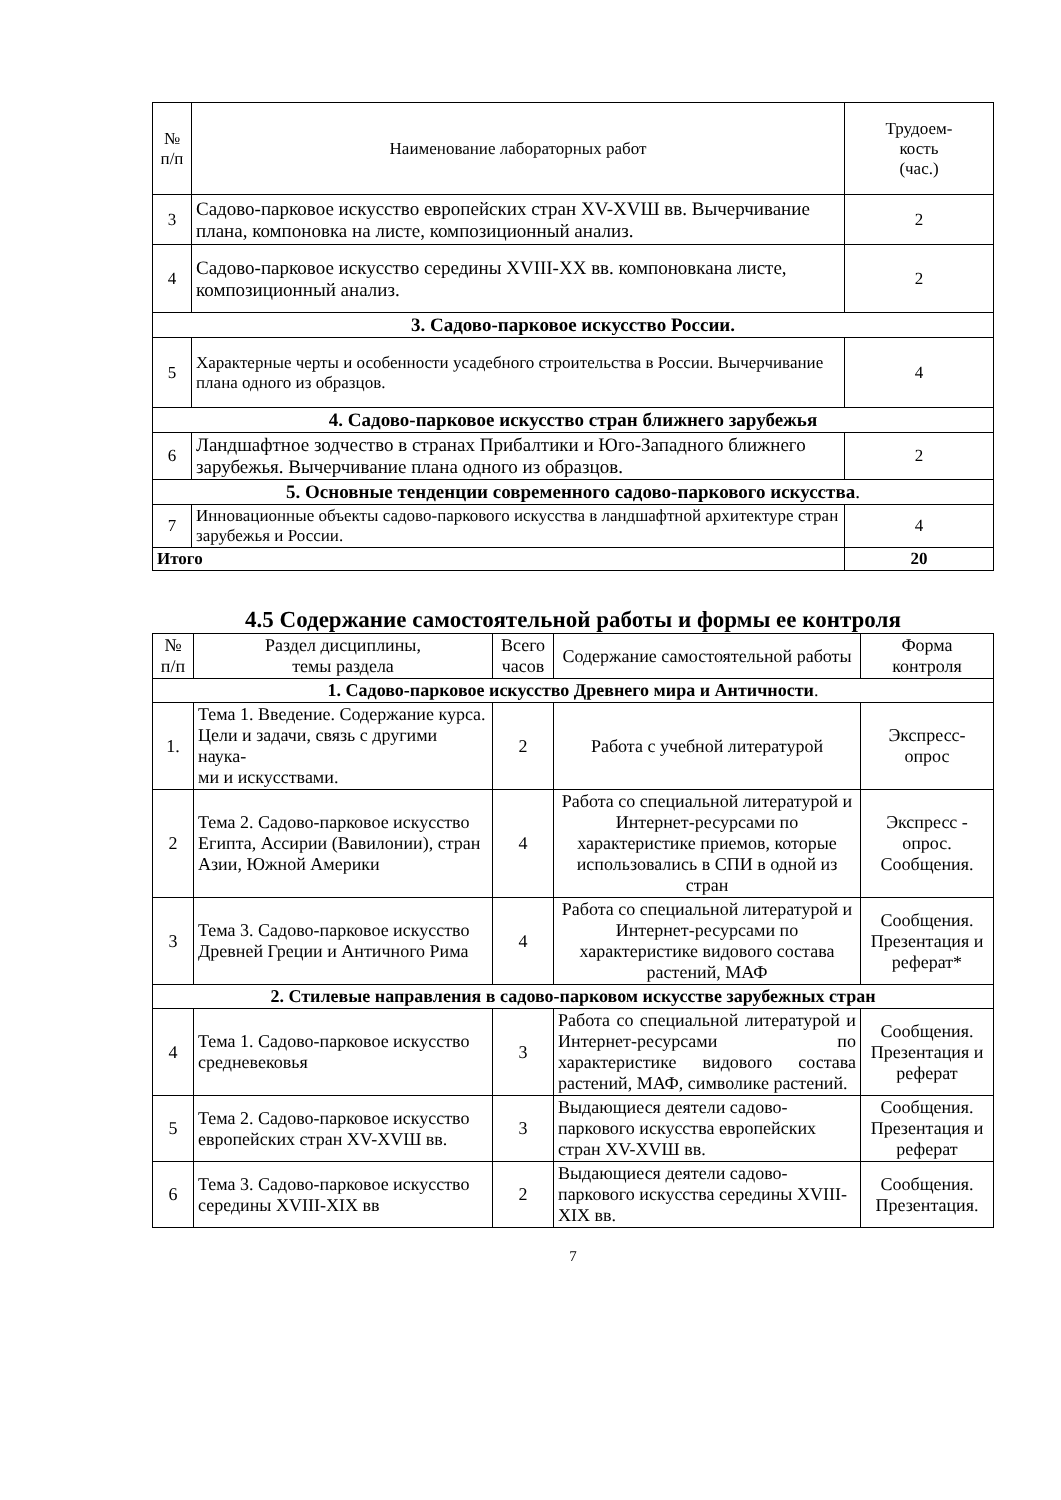| № п/п | Наименование лабораторных работ | Трудоем- кость (час.) |
| --- | --- | --- |
| 3 | Садово-парковое искусство европейских стран XV-XVШ вв. Вычерчивание плана, компоновка на листе, композиционный анализ. | 2 |
| 4 | Садово-парковое искусство середины XVIII-XX вв. компоновкана листе, композиционный анализ. | 2 |
| 3. Садово-парковое искусство России. | | |
| 5 | Характерные черты и особенности усадебного строительства в России. Вычерчивание плана одного из образцов. | 4 |
| 4. Садово-парковое искусство стран ближнего зарубежья | | |
| 6 | Ландшафтное зодчество в странах Прибалтики и Юго-Западного ближнего зарубежья. Вычерчивание плана одного из образцов. | 2 |
| 5. Основные тенденции современного садово-паркового искусства . | | |
| 7 | Инновационные объекты садово-паркового искусства в ландшафтной архитектуре стран зарубежья и России. | 4 |
| Итого | | 20 |
4.5 Содержание самостоятельной работы и формы ее контроля
| № п/п | Раздел дисциплины, темы раздела | Всего часов | Содержание самостоятельной работы | Форма контроля |
| --- | --- | --- | --- | --- |
| 1. Садово-парковое искусство Древнего мира и Античности . | | | | |
| 1. | Тема 1. Введение. Содержание курса. Цели и задачи, связь с другими наука- ми и искусствами. | 2 | Работа с учебной литературой | Экспресс- опрос |
| 2 | Тема 2. Садово-парковое искусство Египта, Ассирии (Вавилонии), стран Азии, Южной Америки | 4 | Работа со специальной литературой и Интернет-ресурсами по характеристике приемов, которые использовались в СПИ в одной из стран | Экспресс - опрос. Сообщения. |
| 3 | Тема 3. Садово-парковое искусство Древней Греции и Античного Рима | 4 | Работа со специальной литературой и Интернет-ресурсами по характеристике видового состава растений, МАФ | Сообщения. Презентация и реферат* |
| 2. Стилевые направления в садово-парковом искусстве зарубежных стран | | | | |
| 4 | Тема 1. Садово-парковое искусство средневековья | 3 | Работа со специальной литературой и Интернет-ресурсами по характеристике видового состава растений, МАФ, символике растений. | Сообщения. Презентация и реферат |
| 5 | Тема 2. Садово-парковое искусство европейских стран XV-XVШ вв. | 3 | Выдающиеся деятели садово-паркового искусства европейских стран XV-XVШ вв. | Сообщения. Презентация и реферат |
| 6 | Тема 3. Садово-парковое искусство середины XVIII-XIX вв | 2 | Выдающиеся деятели садово-паркового искусства середины XVIII- XIX вв. | Сообщения. Презентация. |
7